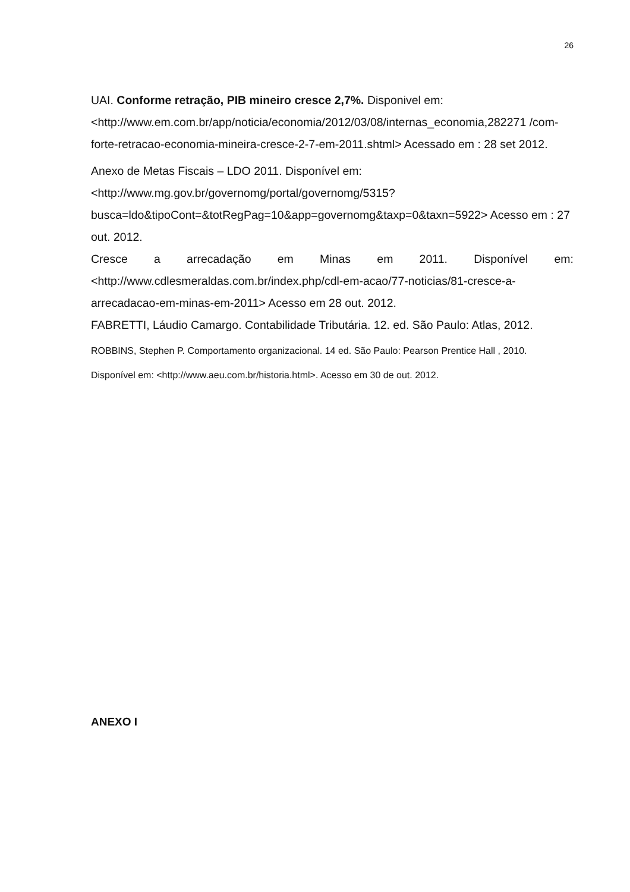26
UAI. Conforme retração, PIB mineiro cresce 2,7%. Disponivel em: <http://www.em.com.br/app/noticia/economia/2012/03/08/internas_economia,282271 /com-forte-retracao-economia-mineira-cresce-2-7-em-2011.shtml> Acessado em : 28 set 2012.
Anexo de Metas Fiscais – LDO 2011. Disponível em: <http://www.mg.gov.br/governomg/portal/governomg/5315?busca=ldo&tipoCont=&totRegPag=10&app=governomg&taxp=0&taxn=5922> Acesso em : 27 out. 2012.
Cresce a arrecadação em Minas em 2011. Disponível em:
<http://www.cdlesmeraldas.com.br/index.php/cdl-em-acao/77-noticias/81-cresce-a-arrecadacao-em-minas-em-2011> Acesso em 28 out. 2012.
FABRETTI, Láudio Camargo. Contabilidade Tributária. 12. ed. São Paulo: Atlas, 2012.
ROBBINS, Stephen P. Comportamento organizacional. 14 ed. São Paulo: Pearson Prentice Hall , 2010.
Disponível em: <http://www.aeu.com.br/historia.html>. Acesso em 30 de out. 2012.
ANEXO I